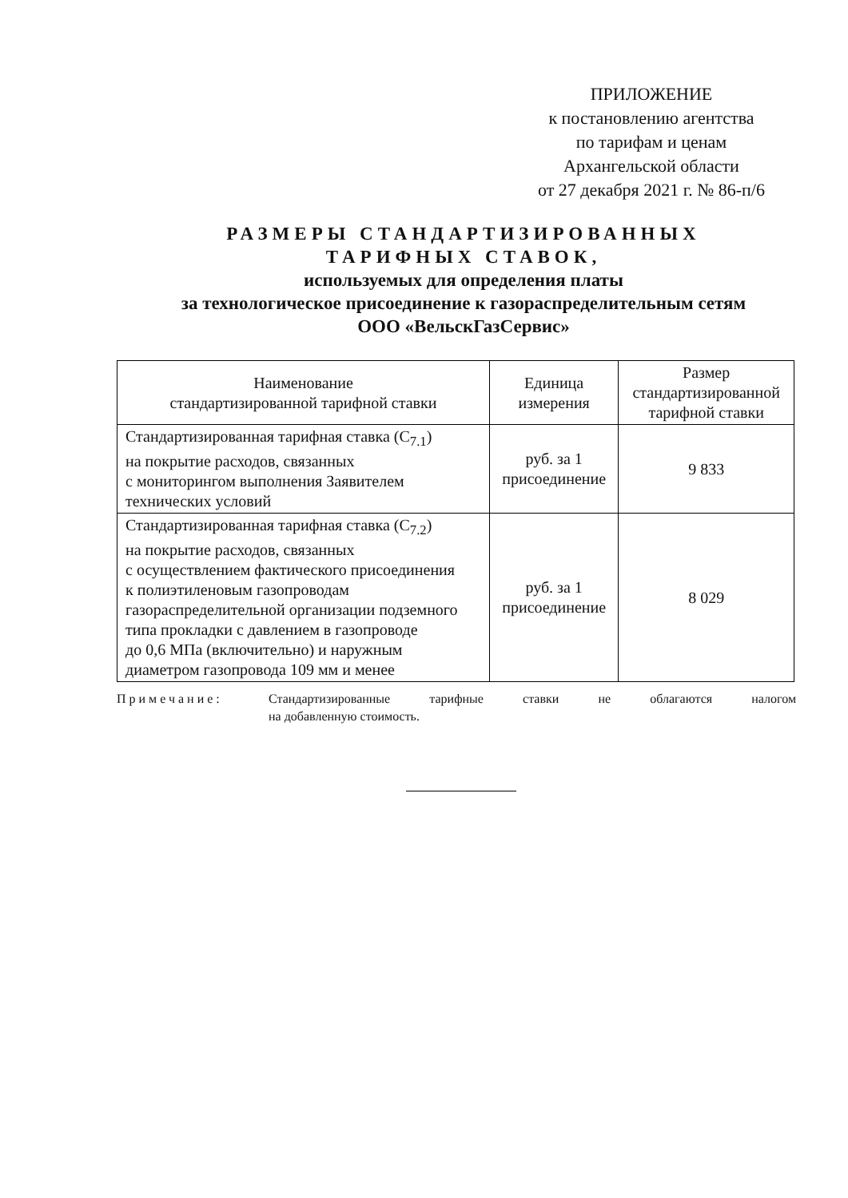ПРИЛОЖЕНИЕ
к постановлению агентства
по тарифам и ценам
Архангельской области
от 27 декабря 2021 г. № 86-п/6
РАЗМЕРЫ СТАНДАРТИЗИРОВАННЫХ
ТАРИФНЫХ СТАВОК,
используемых для определения платы
за технологическое присоединение к газораспределительным сетям
ООО «ВельскГазСервис»
| Наименование стандартизированной тарифной ставки | Единица измерения | Размер стандартизированной тарифной ставки |
| --- | --- | --- |
| Стандартизированная тарифная ставка (С<sub>7.1</sub>) на покрытие расходов, связанных с мониторингом выполнения Заявителем технических условий | руб. за 1 присоединение | 9 833 |
| Стандартизированная тарифная ставка (С<sub>7.2</sub>) на покрытие расходов, связанных с осуществлением фактического присоединения к полиэтиленовым газопроводам газораспределительной организации подземного типа прокладки с давлением в газопроводе до 0,6 МПа (включительно) и наружным диаметром газопровода 109 мм и менее | руб. за 1 присоединение | 8 029 |
Примечание: Стандартизированные тарифные ставки не облагаются налогом
на добавленную стоимость.